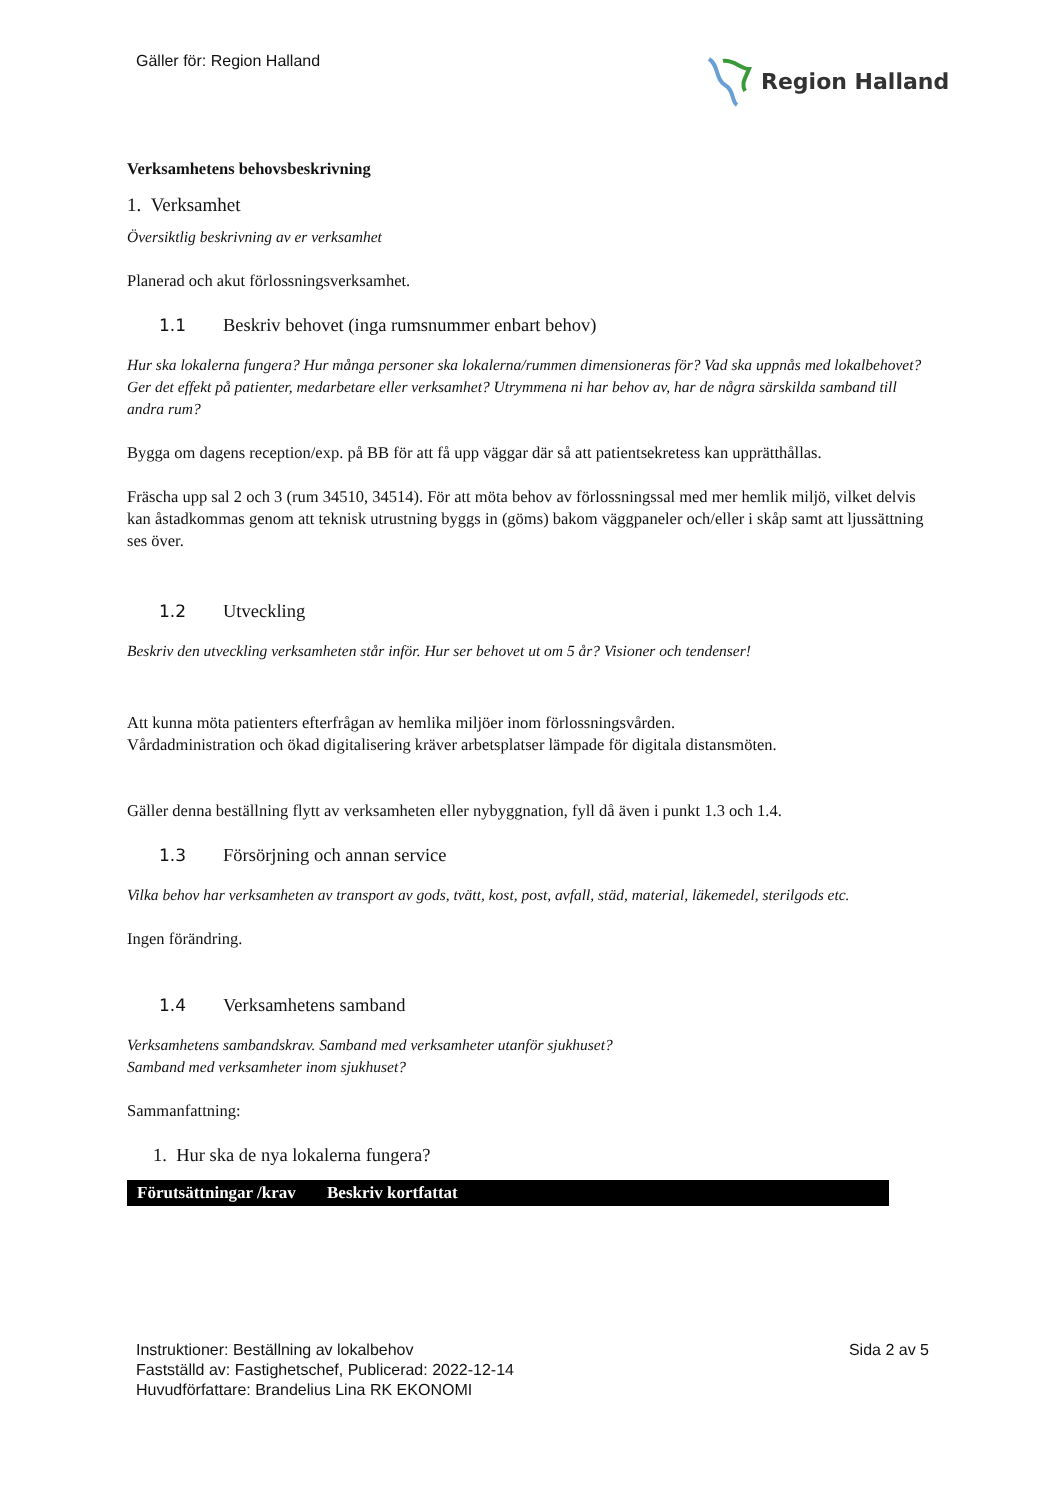Gäller för: Region Halland Region Halland
Verksamhetens behovsbeskrivning
1. Verksamhet
Översiktlig beskrivning av er verksamhet
Planerad och akut förlossningsverksamhet.
1.1 Beskriv behovet (inga rumsnummer enbart behov)
Hur ska lokalerna fungera? Hur många personer ska lokalerna/rummen dimensioneras för? Vad ska uppnås med lokalbehovet? Ger det effekt på patienter, medarbetare eller verksamhet? Utrymmena ni har behov av, har de några särskilda samband till andra rum?
Bygga om dagens reception/exp. på BB för att få upp väggar där så att patientsekretess kan upprätthållas.
Fräscha upp sal 2 och 3 (rum 34510, 34514). För att möta behov av förlossningssal med mer hemlik miljö, vilket delvis kan åstadkommas genom att teknisk utrustning byggs in (göms) bakom väggpaneler och/eller i skåp samt att ljussättning ses över.
1.2 Utveckling
Beskriv den utveckling verksamheten står inför. Hur ser behovet ut om 5 år? Visioner och tendenser!
Att kunna möta patienters efterfrågan av hemlika miljöer inom förlossningsvården.
Vårdadministration och ökad digitalisering kräver arbetsplatser lämpade för digitala distansmöten.
Gäller denna beställning flytt av verksamheten eller nybyggnation, fyll då även i punkt 1.3 och 1.4.
1.3 Försörjning och annan service
Vilka behov har verksamheten av transport av gods, tvätt, kost, post, avfall, städ, material, läkemedel, sterilgods etc.
Ingen förändring.
1.4 Verksamhetens samband
Verksamhetens sambandskrav. Samband med verksamheter utanför sjukhuset?
Samband med verksamheter inom sjukhuset?
Sammanfattning:
1. Hur ska de nya lokalerna fungera?
| Förutsättningar /krav | Beskriv kortfattat |
| --- | --- |
Instruktioner: Beställning av lokalbehov
Fastställd av: Fastighetschef, Publicerad: 2022-12-14
Huvudförfattare: Brandelius Lina RK EKONOMI
Sida 2 av 5